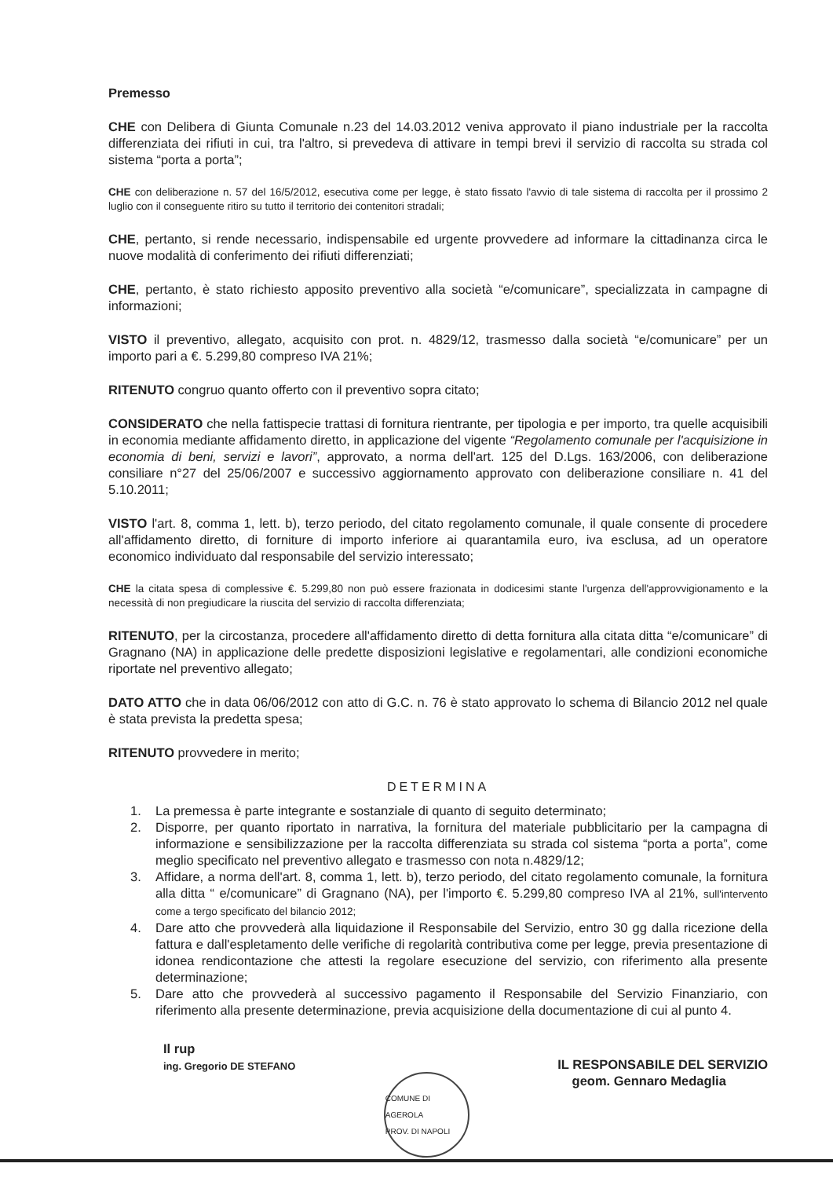Premesso
CHE con Delibera di Giunta Comunale n.23 del 14.03.2012 veniva approvato il piano industriale per la raccolta differenziata dei rifiuti in cui, tra l'altro, si prevedeva di attivare in tempi brevi il servizio di raccolta su strada col sistema “porta a porta”;
CHE con deliberazione n. 57 del 16/5/2012, esecutiva come per legge, è stato fissato l'avvio di tale sistema di raccolta per il prossimo 2 luglio con il conseguente ritiro su tutto il territorio dei contenitori stradali;
CHE, pertanto, si rende necessario, indispensabile ed urgente provvedere ad informare la cittadinanza circa le nuove modalità di conferimento dei rifiuti differenziati;
CHE, pertanto, è stato richiesto apposito preventivo alla società “e/comunicare”, specializzata in campagne di informazioni;
VISTO il preventivo, allegato, acquisito con prot. n. 4829/12, trasmesso dalla società “e/comunicare” per un importo pari a €. 5.299,80 compreso IVA 21%;
RITENUTO congruo quanto offerto con il preventivo sopra citato;
CONSIDERATO che nella fattispecie trattasi di fornitura rientrante, per tipologia e per importo, tra quelle acquisibili in economia mediante affidamento diretto, in applicazione del vigente “Regolamento comunale per l'acquisizione in economia di beni, servizi e lavori”, approvato, a norma dell'art. 125 del D.Lgs. 163/2006, con deliberazione consiliare n°27 del 25/06/2007 e successivo aggiornamento approvato con deliberazione consiliare n. 41 del 5.10.2011;
VISTO l'art. 8, comma 1, lett. b), terzo periodo, del citato regolamento comunale, il quale consente di procedere all'affidamento diretto, di forniture di importo inferiore ai quarantamila euro, iva esclusa, ad un operatore economico individuato dal responsabile del servizio interessato;
CHE la citata spesa di complessive €. 5.299,80 non può essere frazionata in dodicesimi stante l'urgenza dell'approvvigionamento e la necessità di non pregiudicare la riuscita del servizio di raccolta differenziata;
RITENUTO, per la circostanza, procedere all'affidamento diretto di detta fornitura alla citata ditta “e/comunicare” di Gragnano (NA) in applicazione delle predette disposizioni legislative e regolamentari, alle condizioni economiche riportate nel preventivo allegato;
DATO ATTO che in data 06/06/2012 con atto di G.C. n. 76 è stato approvato lo schema di Bilancio 2012 nel quale è stata prevista la predetta spesa;
RITENUTO provvedere in merito;
DETERMINA
1. La premessa è parte integrante e sostanziale di quanto di seguito determinato;
2. Disporre, per quanto riportato in narrativa, la fornitura del materiale pubblicitario per la campagna di informazione e sensibilizzazione per la raccolta differenziata su strada col sistema “porta a porta”, come meglio specificato nel preventivo allegato e trasmesso con nota n.4829/12;
3. Affidare, a norma dell'art. 8, comma 1, lett. b), terzo periodo, del citato regolamento comunale, la fornitura alla ditta “ e/comunicare” di Gragnano (NA), per l'importo €. 5.299,80 compreso IVA al 21%, sull'intervento come a tergo specificato del bilancio 2012;
4. Dare atto che provvederà alla liquidazione il Responsabile del Servizio, entro 30 gg dalla ricezione della fattura e dall'espletamento delle verifiche di regolarità contributiva come per legge, previa presentazione di idonea rendicontazione che attesti la regolare esecuzione del servizio, con riferimento alla presente determinazione;
5. Dare atto che provvederà al successivo pagamento il Responsabile del Servizio Finanziario, con riferimento alla presente determinazione, previa acquisizione della documentazione di cui al punto 4.
Il rup
ing. Gregorio DE STEFANO
COMUNE DI AGEROLA
PROV. DI NAPOLI
IL RESPONSABILE DEL SERVIZIO
geom. Gennaro Medaglia